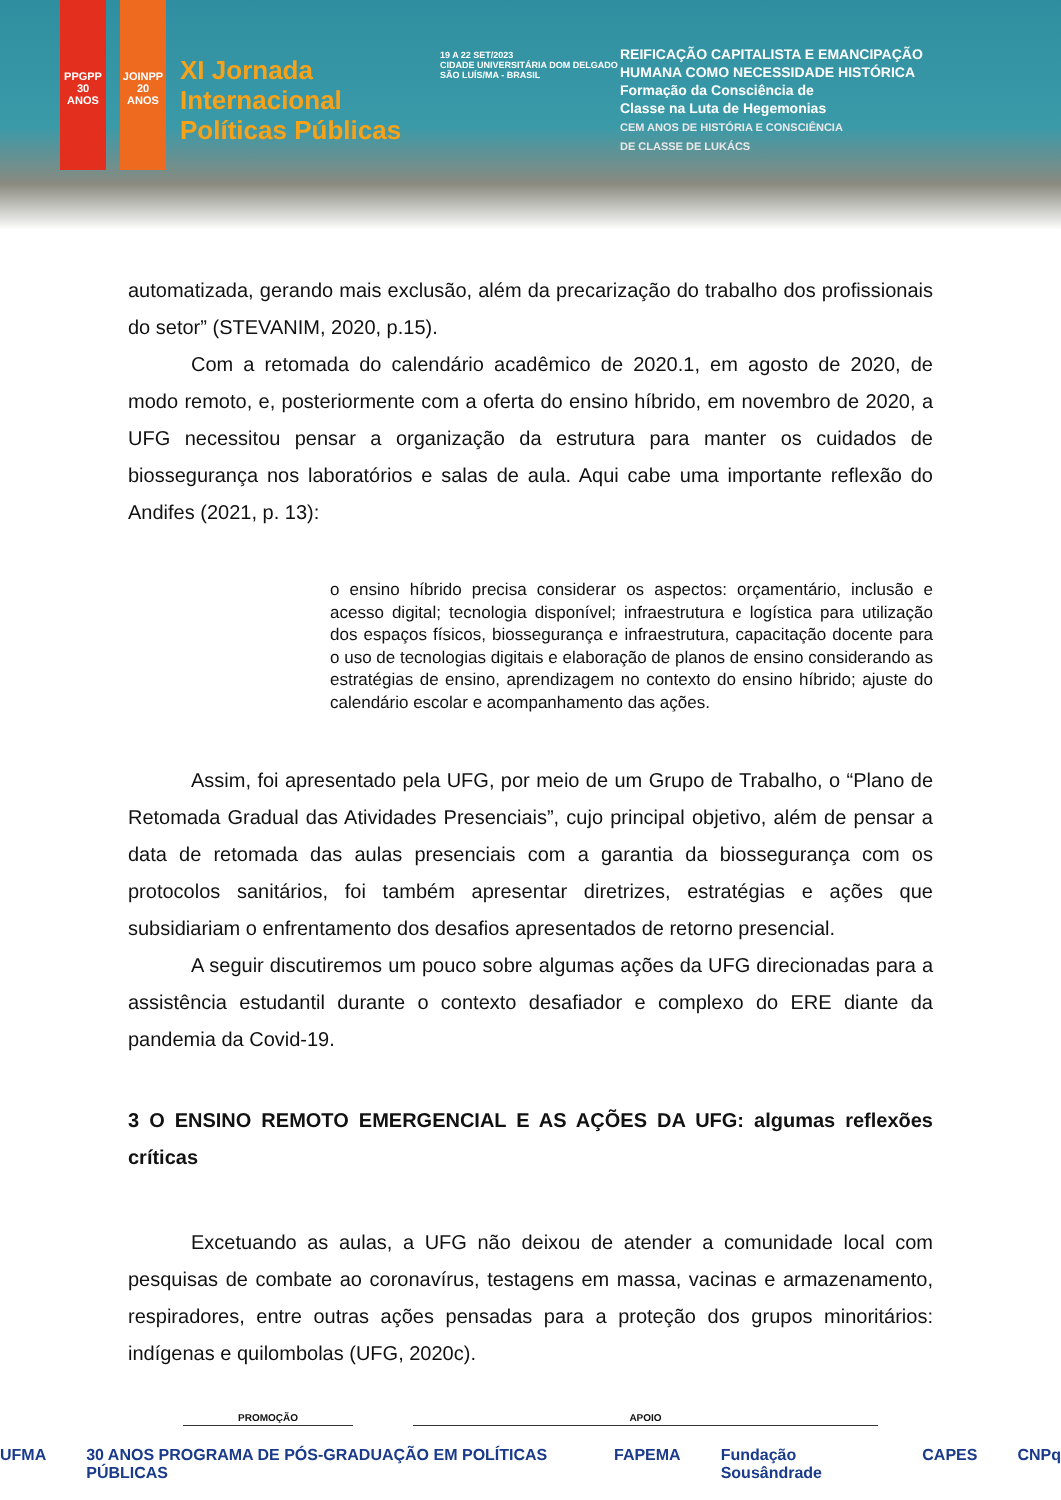PPGPP
30 ANOS
JOINPP
20 ANOS
XI Jornada Internacional Políticas Públicas
19 A 22 SET/2023
CIDADE UNIVERSITÁRIA DOM DELGADO SÃO LUÍS/MA - BRASIL
REIFICAÇÃO CAPITALISTA E EMANCIPAÇÃO
HUMANA COMO NECESSIDADE HISTÓRICA
Formação da Consciência de
Classe na Luta de Hegemonias
CEM ANOS DE HISTÓRIA E CONSCIÊNCIA
DE CLASSE DE LUKÁCS
automatizada, gerando mais exclusão, além da precarização do trabalho dos profissionais do setor” (STEVANIM, 2020, p.15).
Com a retomada do calendário acadêmico de 2020.1, em agosto de 2020, de modo remoto, e, posteriormente com a oferta do ensino híbrido, em novembro de 2020, a UFG necessitou pensar a organização da estrutura para manter os cuidados de biossegurança nos laboratórios e salas de aula. Aqui cabe uma importante reflexão do Andifes (2021, p. 13):
o ensino híbrido precisa considerar os aspectos: orçamentário, inclusão e acesso digital; tecnologia disponível; infraestrutura e logística para utilização dos espaços físicos, biossegurança e infraestrutura, capacitação docente para o uso de tecnologias digitais e elaboração de planos de ensino considerando as estratégias de ensino, aprendizagem no contexto do ensino híbrido; ajuste do calendário escolar e acompanhamento das ações.
Assim, foi apresentado pela UFG, por meio de um Grupo de Trabalho, o “Plano de Retomada Gradual das Atividades Presenciais”, cujo principal objetivo, além de pensar a data de retomada das aulas presenciais com a garantia da biossegurança com os protocolos sanitários, foi também apresentar diretrizes, estratégias e ações que subsidiariam o enfrentamento dos desafios apresentados de retorno presencial.
A seguir discutiremos um pouco sobre algumas ações da UFG direcionadas para a assistência estudantil durante o contexto desafiador e complexo do ERE diante da pandemia da Covid-19.
3 O ENSINO REMOTO EMERGENCIAL E AS AÇÕES DA UFG: algumas reflexões críticas
Excetuando as aulas, a UFG não deixou de atender a comunidade local com pesquisas de combate ao coronavírus, testagens em massa, vacinas e armazenamento, respiradores, entre outras ações pensadas para a proteção dos grupos minoritários: indígenas e quilombolas (UFG, 2020c).
PROMOÇÃO APOIO
UFMA 30 ANOS PROGRAMA DE PÓS-GRADUAÇÃO EM POLÍTICAS PÚBLICAS FAPEMA Fundação Sousândrade CAPES CNPq